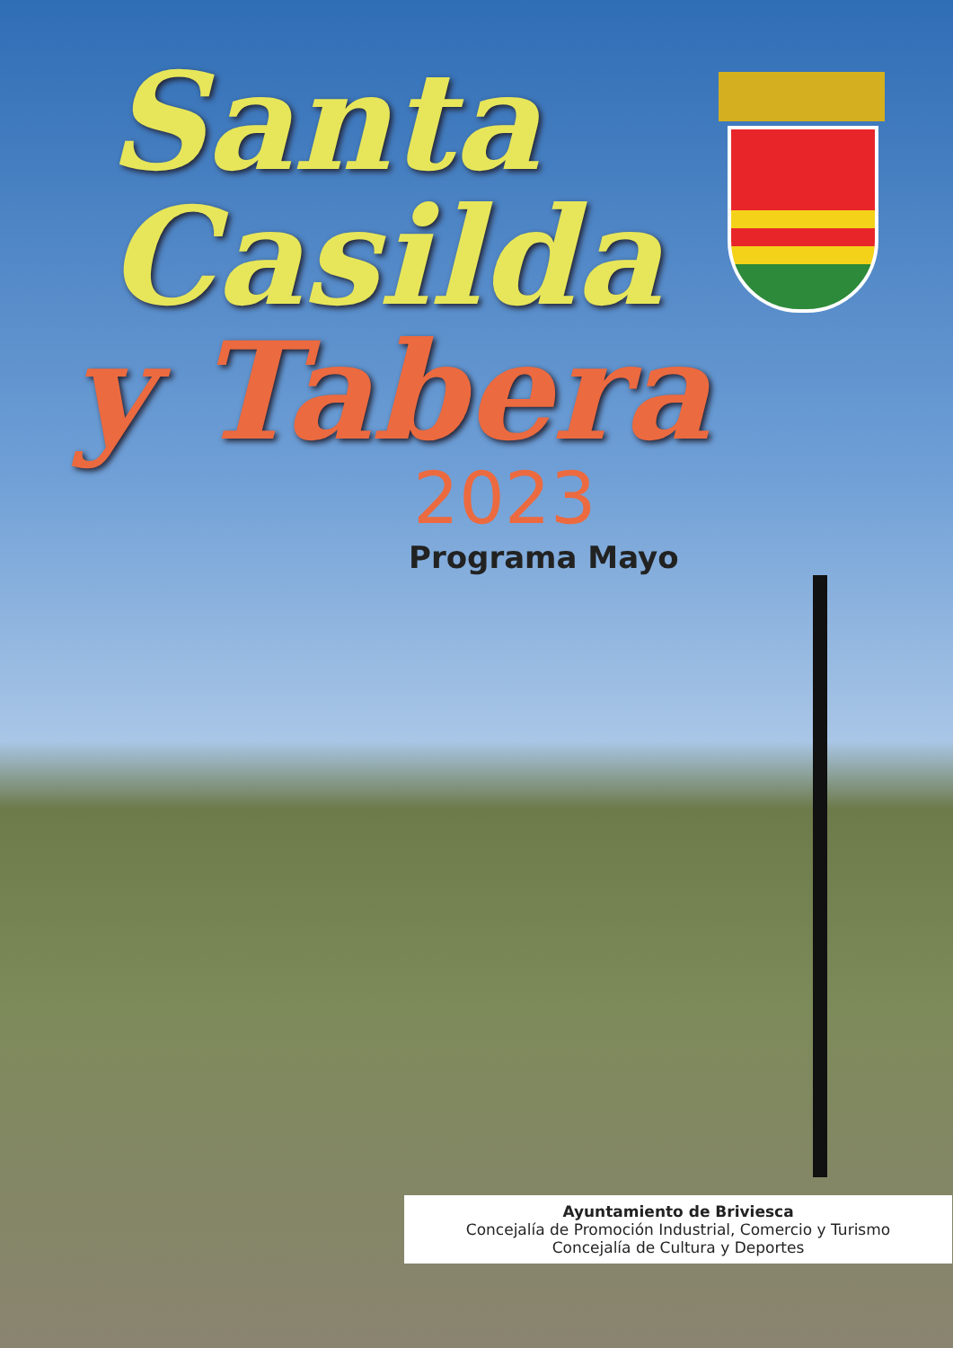Santa
Casilda
y Tabera
2023
Programa Mayo
Ayuntamiento de Briviesca
Concejalía de Promoción Industrial, Comercio y Turismo
Concejalía de Cultura y Deportes